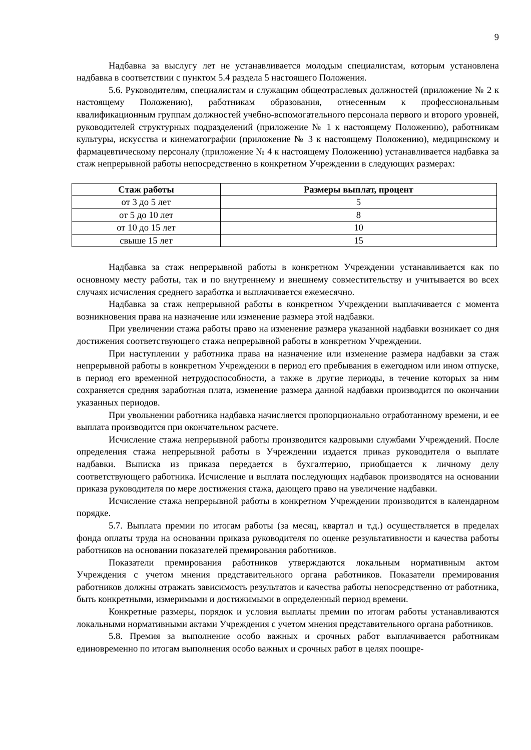9
Надбавка за выслугу лет не устанавливается молодым специалистам, которым установлена надбавка в соответствии с пунктом 5.4 раздела 5 настоящего Положения.
5.6. Руководителям, специалистам и служащим общеотраслевых должностей (приложение № 2 к настоящему Положению), работникам образования, отнесенным к профессиональным квалификационным группам должностей учебно-вспомогательного персонала первого и второго уровней, руководителей структурных подразделений (приложение № 1 к настоящему Положению), работникам культуры, искусства и кинематографии (приложение № 3 к настоящему Положению), медицинскому и фармацевтическому персоналу (приложение № 4 к настоящему Положению) устанавливается надбавка за стаж непрерывной работы непосредственно в конкретном Учреждении в следующих размерах:
| Стаж работы | Размеры выплат, процент |
| --- | --- |
| от 3 до 5 лет | 5 |
| от 5 до 10 лет | 8 |
| от 10 до 15 лет | 10 |
| свыше 15 лет | 15 |
Надбавка за стаж непрерывной работы в конкретном Учреждении устанавливается как по основному месту работы, так и по внутреннему и внешнему совместительству и учитывается во всех случаях исчисления среднего заработка и выплачивается ежемесячно.
Надбавка за стаж непрерывной работы в конкретном Учреждении выплачивается с момента возникновения права на назначение или изменение размера этой надбавки.
При увеличении стажа работы право на изменение размера указанной надбавки возникает со дня достижения соответствующего стажа непрерывной работы в конкретном Учреждении.
При наступлении у работника права на назначение или изменение размера надбавки за стаж непрерывной работы в конкретном Учреждении в период его пребывания в ежегодном или ином отпуске, в период его временной нетрудоспособности, а также в другие периоды, в течение которых за ним сохраняется средняя заработная плата, изменение размера данной надбавки производится по окончании указанных периодов.
При увольнении работника надбавка начисляется пропорционально отработанному времени, и ее выплата производится при окончательном расчете.
Исчисление стажа непрерывной работы производится кадровыми службами Учреждений. После определения стажа непрерывной работы в Учреждении издается приказ руководителя о выплате надбавки. Выписка из приказа передается в бухгалтерию, приобщается к личному делу соответствующего работника. Исчисление и выплата последующих надбавок производятся на основании приказа руководителя по мере достижения стажа, дающего право на увеличение надбавки.
Исчисление стажа непрерывной работы в конкретном Учреждении производится в календарном порядке.
5.7. Выплата премии по итогам работы (за месяц, квартал и т.д.) осуществляется в пределах фонда оплаты труда на основании приказа руководителя по оценке результативности и качества работы работников на основании показателей премирования работников.
Показатели премирования работников утверждаются локальным нормативным актом Учреждения с учетом мнения представительного органа работников. Показатели премирования работников должны отражать зависимость результатов и качества работы непосредственно от работника, быть конкретными, измеримыми и достижимыми в определенный период времени.
Конкретные размеры, порядок и условия выплаты премии по итогам работы устанавливаются локальными нормативными актами Учреждения с учетом мнения представительного органа работников.
5.8. Премия за выполнение особо важных и срочных работ выплачивается работникам единовременно по итогам выполнения особо важных и срочных работ в целях поощре-